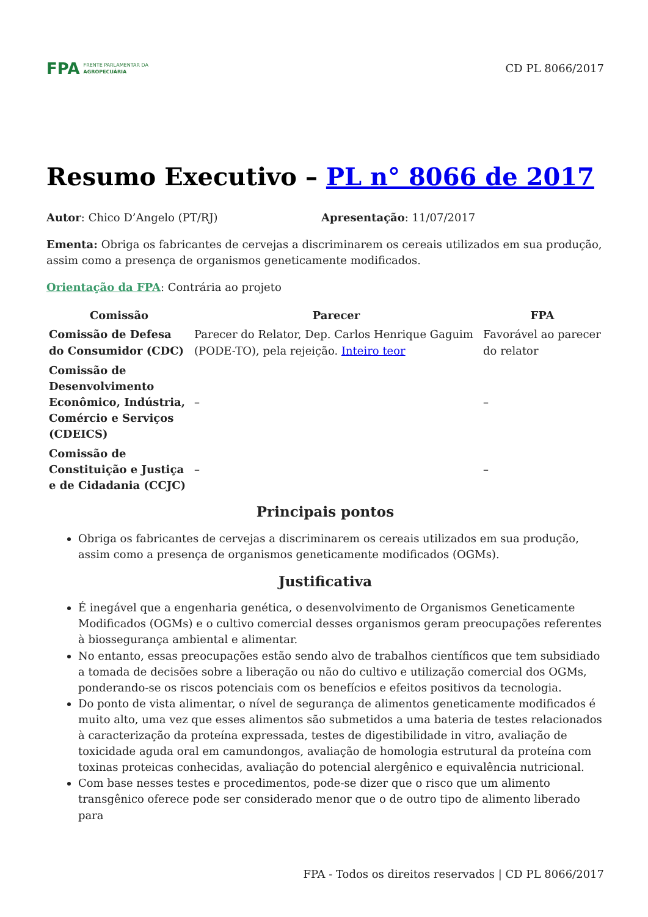FPA FRENTE PARLAMENTAR DA
AGROPECUÁRIA
CD PL 8066/2017
Resumo Executivo – PL n° 8066 de 2017
Autor: Chico D’Angelo (PT/RJ) Apresentação: 11/07/2017
Ementa: Obriga os fabricantes de cervejas a discriminarem os cereais utilizados em sua produção, assim como a presença de organismos geneticamente modificados.
Orientação da FPA: Contrária ao projeto
| Comissão | Parecer | FPA |
| --- | --- | --- |
| Comissão de Defesa do Consumidor (CDC) | Parecer do Relator, Dep. Carlos Henrique Gaguim (PODE-TO), pela rejeição. Inteiro teor | Favorável ao parecer do relator |
| Comissão de Desenvolvimento Econômico, Indústria, Comércio e Serviços (CDEICS) | – | – |
| Comissão de Constituição e Justiça e de Cidadania (CCJC) | – | – |
Principais pontos
Obriga os fabricantes de cervejas a discriminarem os cereais utilizados em sua produção, assim como a presença de organismos geneticamente modificados (OGMs).
Justificativa
É inegável que a engenharia genética, o desenvolvimento de Organismos Geneticamente Modificados (OGMs) e o cultivo comercial desses organismos geram preocupações referentes à biossegurança ambiental e alimentar.
No entanto, essas preocupações estão sendo alvo de trabalhos científicos que tem subsidiado a tomada de decisões sobre a liberação ou não do cultivo e utilização comercial dos OGMs, ponderando-se os riscos potenciais com os benefícios e efeitos positivos da tecnologia.
Do ponto de vista alimentar, o nível de segurança de alimentos geneticamente modificados é muito alto, uma vez que esses alimentos são submetidos a uma bateria de testes relacionados à caracterização da proteína expressada, testes de digestibilidade in vitro, avaliação de toxicidade aguda oral em camundongos, avaliação de homologia estrutural da proteína com toxinas proteicas conhecidas, avaliação do potencial alergênico e equivalência nutricional.
Com base nesses testes e procedimentos, pode-se dizer que o risco que um alimento transgênico oferece pode ser considerado menor que o de outro tipo de alimento liberado para
FPA - Todos os direitos reservados | CD PL 8066/2017